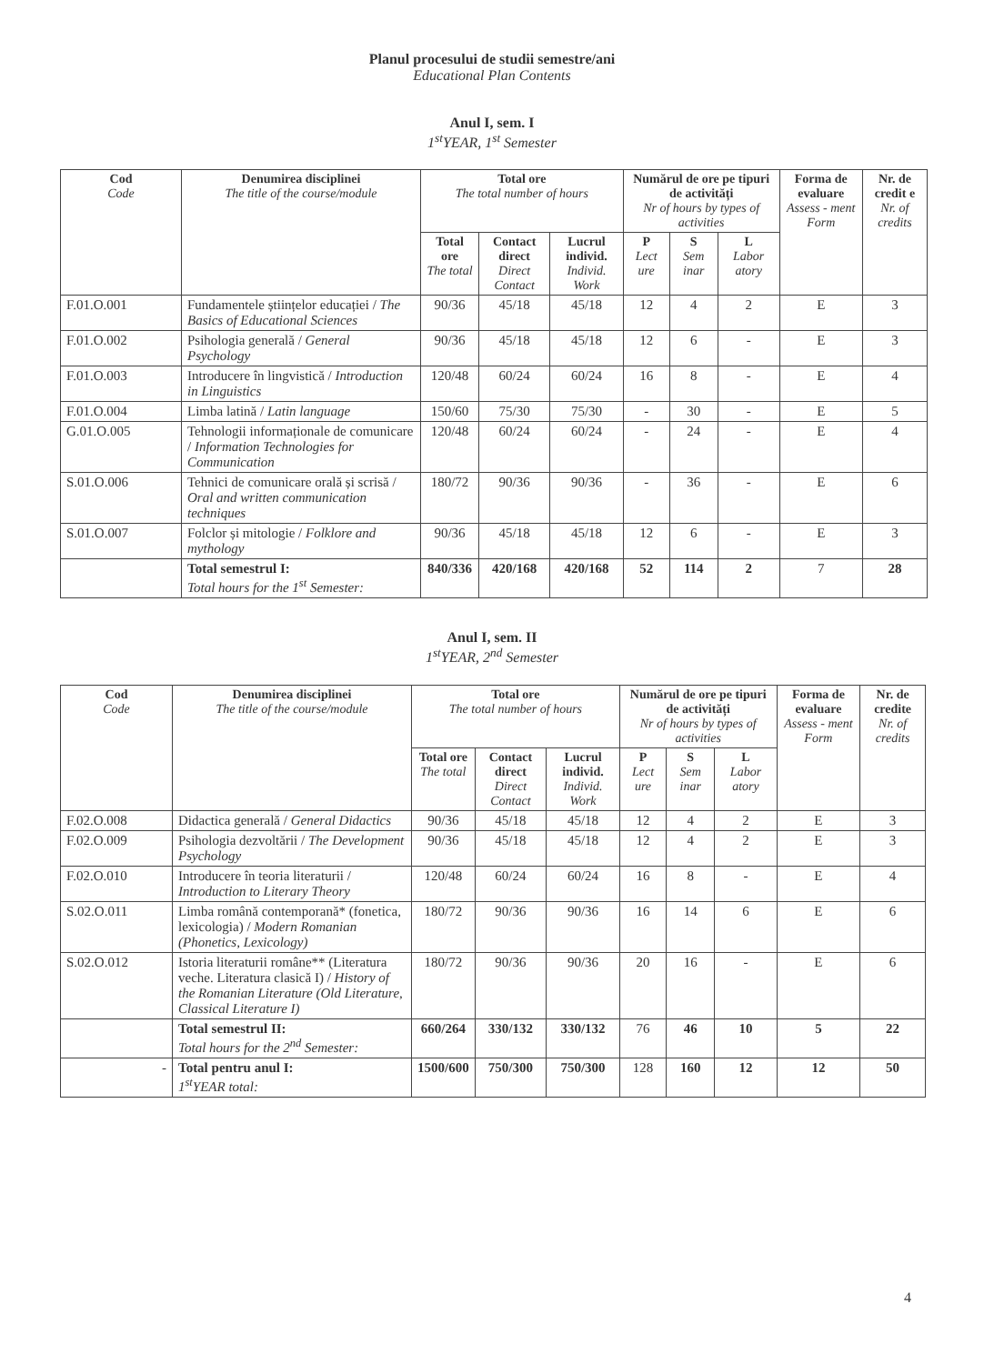Planul procesului de studii semestre/ani
Educational Plan Contents
Anul I, sem. I
1<sup>st</sup>YEAR, 1<sup>st</sup> Semester
| Cod Code | Denumirea disciplinei The title of the course/module | Total ore The total number of hours | | | Numărul de ore pe tipuri de activități Nr of hours by types of activities | | | Forma de evaluare Assess - ment Form | Nr. de credit e Nr. of credits |
| --- | --- | --- | --- | --- | --- | --- | --- | --- | --- |
| | | Total ore The total | Contact direct Direct Contact | Lucrul individ. Individ. Work | P Lect ure | S Sem inar | L Labor atory | | |
| F.01.O.001 | Fundamentele științelor educației / The Basics of Educational Sciences | 90/36 | 45/18 | 45/18 | 12 | 4 | 2 | E | 3 |
| F.01.O.002 | Psihologia generală / General Psychology | 90/36 | 45/18 | 45/18 | 12 | 6 | - | E | 3 |
| F.01.O.003 | Introducere în lingvistică / Introduction in Linguistics | 120/48 | 60/24 | 60/24 | 16 | 8 | - | E | 4 |
| F.01.O.004 | Limba latină / Latin language | 150/60 | 75/30 | 75/30 | - | 30 | - | E | 5 |
| G.01.O.005 | Tehnologii informaționale de comunicare / Information Technologies for Communication | 120/48 | 60/24 | 60/24 | - | 24 | - | E | 4 |
| S.01.O.006 | Tehnici de comunicare orală și scrisă / Oral and written communication techniques | 180/72 | 90/36 | 90/36 | - | 36 | - | E | 6 |
| S.01.O.007 | Folclor și mitologie / Folklore and mythology | 90/36 | 45/18 | 45/18 | 12 | 6 | - | E | 3 |
| | Total semestrul I: Total hours for the 1<sup>st</sup> Semester: | 840/336 | 420/168 | 420/168 | 52 | 114 | 2 | 7 | 28 |
Anul I, sem. II
1<sup>st</sup>YEAR, 2<sup>nd</sup> Semester
| Cod Code | Denumirea disciplinei The title of the course/module | Total ore The total number of hours | | | Numărul de ore pe tipuri de activități Nr of hours by types of activities | | | Forma de evaluare Assess - ment Form | Nr. de credite Nr. of credits |
| --- | --- | --- | --- | --- | --- | --- | --- | --- | --- |
| | | Total ore The total | Contact direct Direct Contact | Lucrul individ. Individ. Work | P Lect ure | S Sem inar | L Labor atory | | |
| F.02.O.008 | Didactica generală / General Didactics | 90/36 | 45/18 | 45/18 | 12 | 4 | 2 | E | 3 |
| F.02.O.009 | Psihologia dezvoltării / The Development Psychology | 90/36 | 45/18 | 45/18 | 12 | 4 | 2 | E | 3 |
| F.02.O.010 | Introducere în teoria literaturii / Introduction to Literary Theory | 120/48 | 60/24 | 60/24 | 16 | 8 | - | E | 4 |
| S.02.O.011 | Limba română contemporană* (fonetica, lexicologia) / Modern Romanian (Phonetics, Lexicology) | 180/72 | 90/36 | 90/36 | 16 | 14 | 6 | E | 6 |
| S.02.O.012 | Istoria literaturii române** (Literatura veche. Literatura clasică I) / History of the Romanian Literature (Old Literature, Classical Literature I) | 180/72 | 90/36 | 90/36 | 20 | 16 | - | E | 6 |
| | Total semestrul II: Total hours for the 2<sup>nd</sup> Semester: | 660/264 | 330/132 | 330/132 | 76 | 46 | 10 | 5 | 22 |
| - | Total pentru anul I: 1<sup>st</sup>YEAR total: | 1500/600 | 750/300 | 750/300 | 128 | 160 | 12 | 12 | 50 |
4